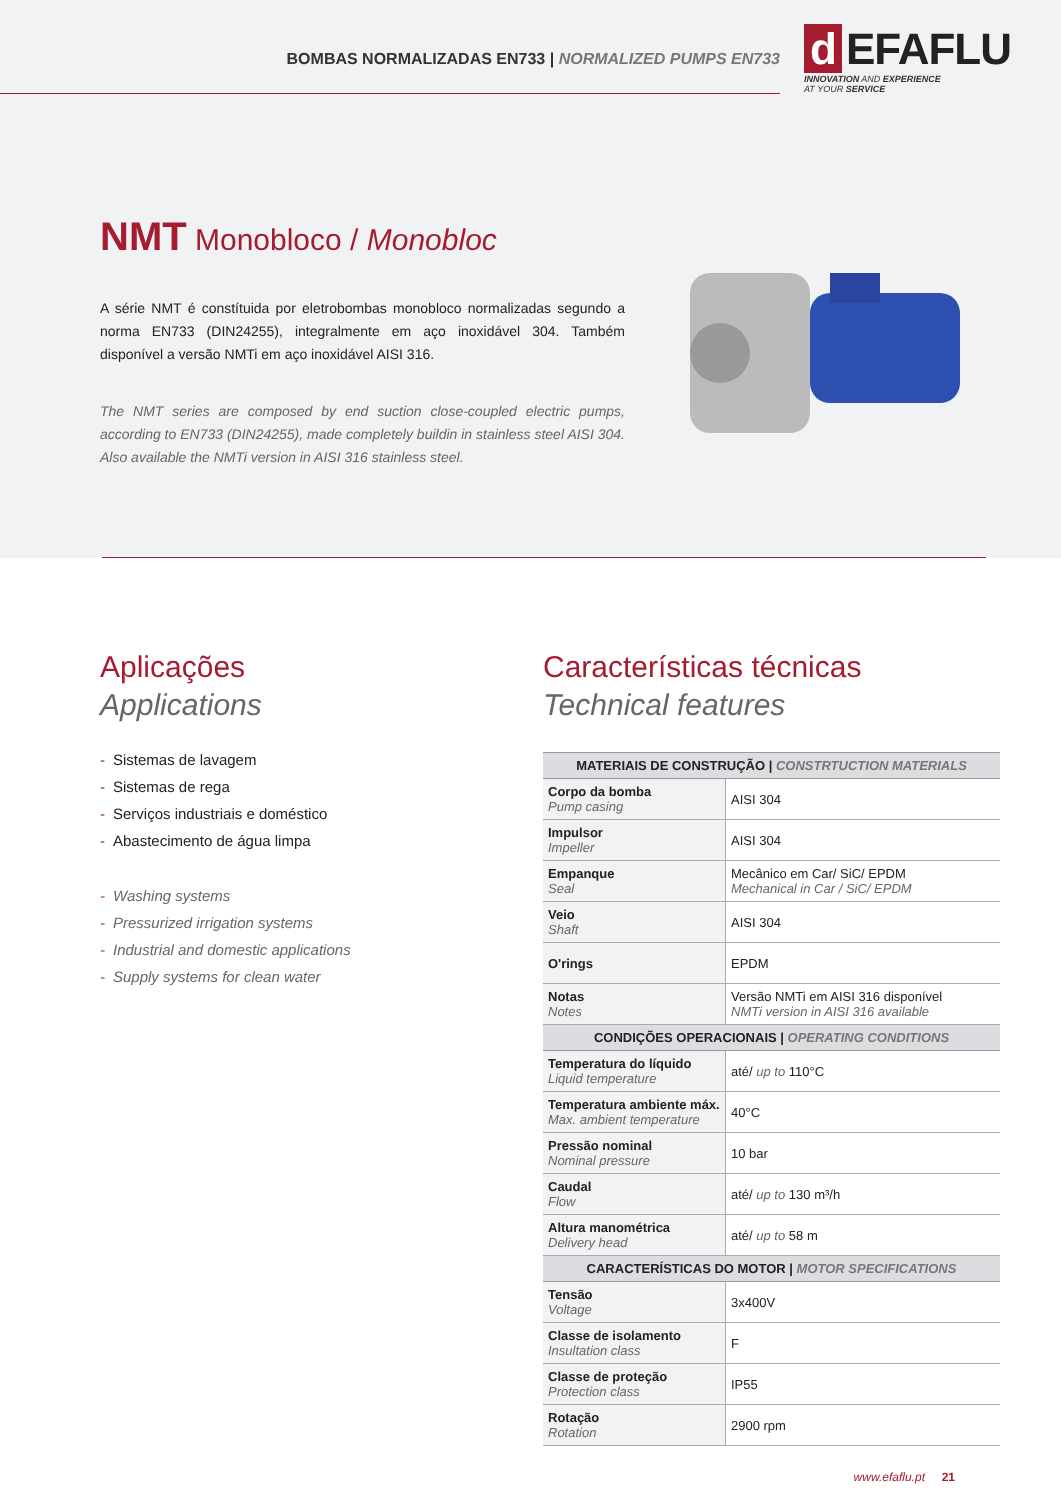BOMBAS NORMALIZADAS EN733 | NORMALIZED PUMPS EN733
d EFAFLU
INNOVATION AND EXPERIENCE
AT YOUR SERVICE
NMT Monobloco / Monobloc
A série NMT é constítuida por eletrobombas monobloco normalizadas segundo a norma EN733 (DIN24255), integralmente em aço inoxidável 304. Também disponível a versão NMTi em aço inoxidável AISI 316.
The NMT series are composed by end suction close-coupled electric pumps, according to EN733 (DIN24255), made completely buildin in stainless steel AISI 304. Also available the NMTi version in AISI 316 stainless steel.
Aplicações
Applications
- Sistemas de lavagem
- Sistemas de rega
- Serviços industriais e doméstico
- Abastecimento de água limpa
- Washing systems
- Pressurized irrigation systems
- Industrial and domestic applications
- Supply systems for clean water
Características técnicas
Technical features
| MATERIAIS DE CONSTRUÇÃO / CONSTRTUCTION MATERIALS | |
| --- | --- |
| Corpo da bomba Pump casing | AISI 304 |
| Impulsor Impeller | AISI 304 |
| Empanque Seal | Mecânico em Car/ SiC/ EPDM Mechanical in Car / SiC/ EPDM |
| Veio Shaft | AISI 304 |
| O'rings | EPDM |
| Notas Notes | Versão NMTi em AISI 316 disponível NMTi version in AISI 316 available |
| CONDIÇÕES OPERACIONAIS / OPERATING CONDITIONS | |
| Temperatura do líquido Liquid temperature | até/ up to 110°C |
| Temperatura ambiente máx. Max. ambient temperature | 40°C |
| Pressão nominal Nominal pressure | 10 bar |
| Caudal Flow | até/ up to 130 m³/h |
| Altura manométrica Delivery head | até/ up to 58 m |
| CARACTERÍSTICAS DO MOTOR / MOTOR SPECIFICATIONS | |
| Tensão Voltage | 3x400V |
| Classe de isolamento Insultation class | F |
| Classe de proteção Protection class | IP55 |
| Rotação Rotation | 2900 rpm |
www.efaflu.pt 21